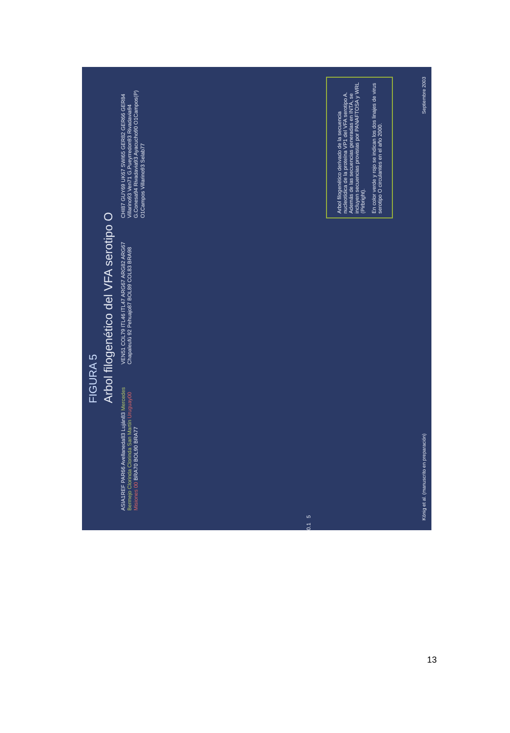FIGURA 5
Arbol filogenético del VFA serotipo O
ASIA1REF PAR66 Avellaneda83 Luján83 Mercedes Bermejo Clorinda Clorinda San Martín Uruguay00 Misiones 00 BRA70 BOL90 BRA77
VEN51 COL79 ITL46 ITL47 ARG67 ARG82 ARG67 Chapaleufú 92 Pehuajo87 BOL89 COL83 BRA98
CHI87 GUY69 UK67 SWI65 GER82 GER66 GER84 Villarino93 Ven71 G.Pueyrredon93 Rivadavia94 G.Conesa94 Rivadavia93 Ayacucho90 O1Campos(P) O1Campos Villarino93 Selab77
0.1 5
Arbol filogenético derivado de la secuencia nucleotídica de la proteína VP1 del VFA serotipo A. Además de las secuencias generadas en INTA, se incluyen secuencias provistas por PANAFTOSA y WRL (Pirbright).
En color verde y rojo se indican los dos linajes de virus serotipo O circulantes en el año 2000.
König et al. (manuscrito en preparación)
Septiembre 2003
13